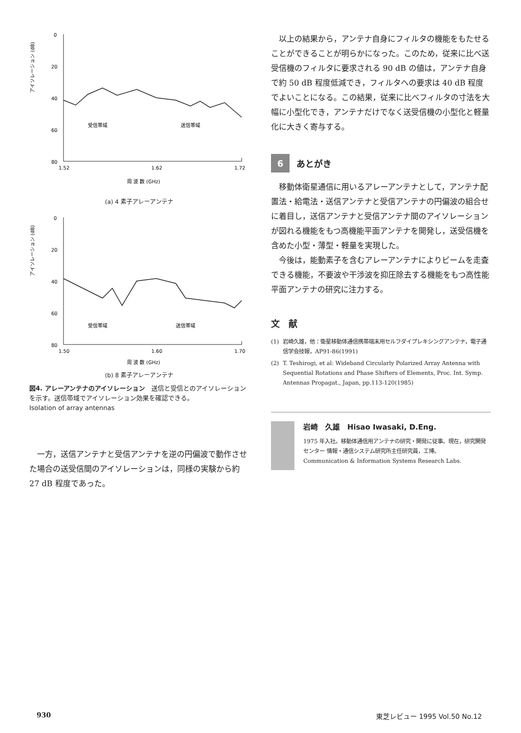アイソレーション (dB)
0
20
40
60
80
受信帯域
送信帯域
1.52
1.62
1.72
周 波 数 (GHz)
(a) 4 素子アレーアンテナ
アイソレーション (dB)
0
20
40
60
80
受信帯域
送信帯域
1.50
1.60
1.70
周 波 数 (GHz)
(b) 8 素子アレーアンテナ
図4. アレーアンテナのアイソレーション　送信と受信とのアイソレーションを示す。送信帯域でアイソレーション効果を確認できる。
Isolation of array antennas
一方，送信アンテナと受信アンテナを逆の円偏波で動作させた場合の送受信間のアイソレーションは，同様の実験から約 27 dB 程度であった。
以上の結果から，アンテナ自身にフィルタの機能をもたせることができることが明らかになった。このため，従来に比べ送受信機のフィルタに要求される 90 dB の値は，アンテナ自身で約 50 dB 程度低減でき，フィルタへの要求は 40 dB 程度でよいことになる。この結果，従来に比べフィルタの寸法を大幅に小型化でき，アンテナだけでなく送受信機の小型化と軽量化に大きく寄与する。
6 あとがき
移動体衛星通信に用いるアレーアンテナとして，アンテナ配置法・給電法・送信アンテナと受信アンテナの円偏波の組合せに着目し，送信アンテナと受信アンテナ間のアイソレーションが図れる機能をもつ高機能平面アンテナを開発し，送受信機を含めた小型・薄型・軽量を実現した。
今後は，能動素子を含むアレーアンテナによりビームを走査できる機能，不要波や干渉波を抑圧除去する機能をもつ高性能平面アンテナの研究に注力する。
文　献
(1) 岩崎久雄，他：衛星移動体通信携帯端末用セルフダイプレキシングアンテナ，電子通信学会技報，AP91-86(1991)
(2) T. Teshirogi, et al: Wideband Circularly Polarized Array Antenna with Sequential Rotations and Phase Shifters of Elements, Proc. Int. Symp. Antennas Propagat., Japan, pp.113-120(1985)
岩崎　久雄　Hisao Iwasaki, D.Eng.
1975 年入社。移動体通信用アンテナの研究・開発に従事。現在，研究開発センター 情報・通信システム研究所主任研究員，工博。
Communication & Information Systems Research Labs.
930 東芝レビュー 1995 Vol.50 No.12